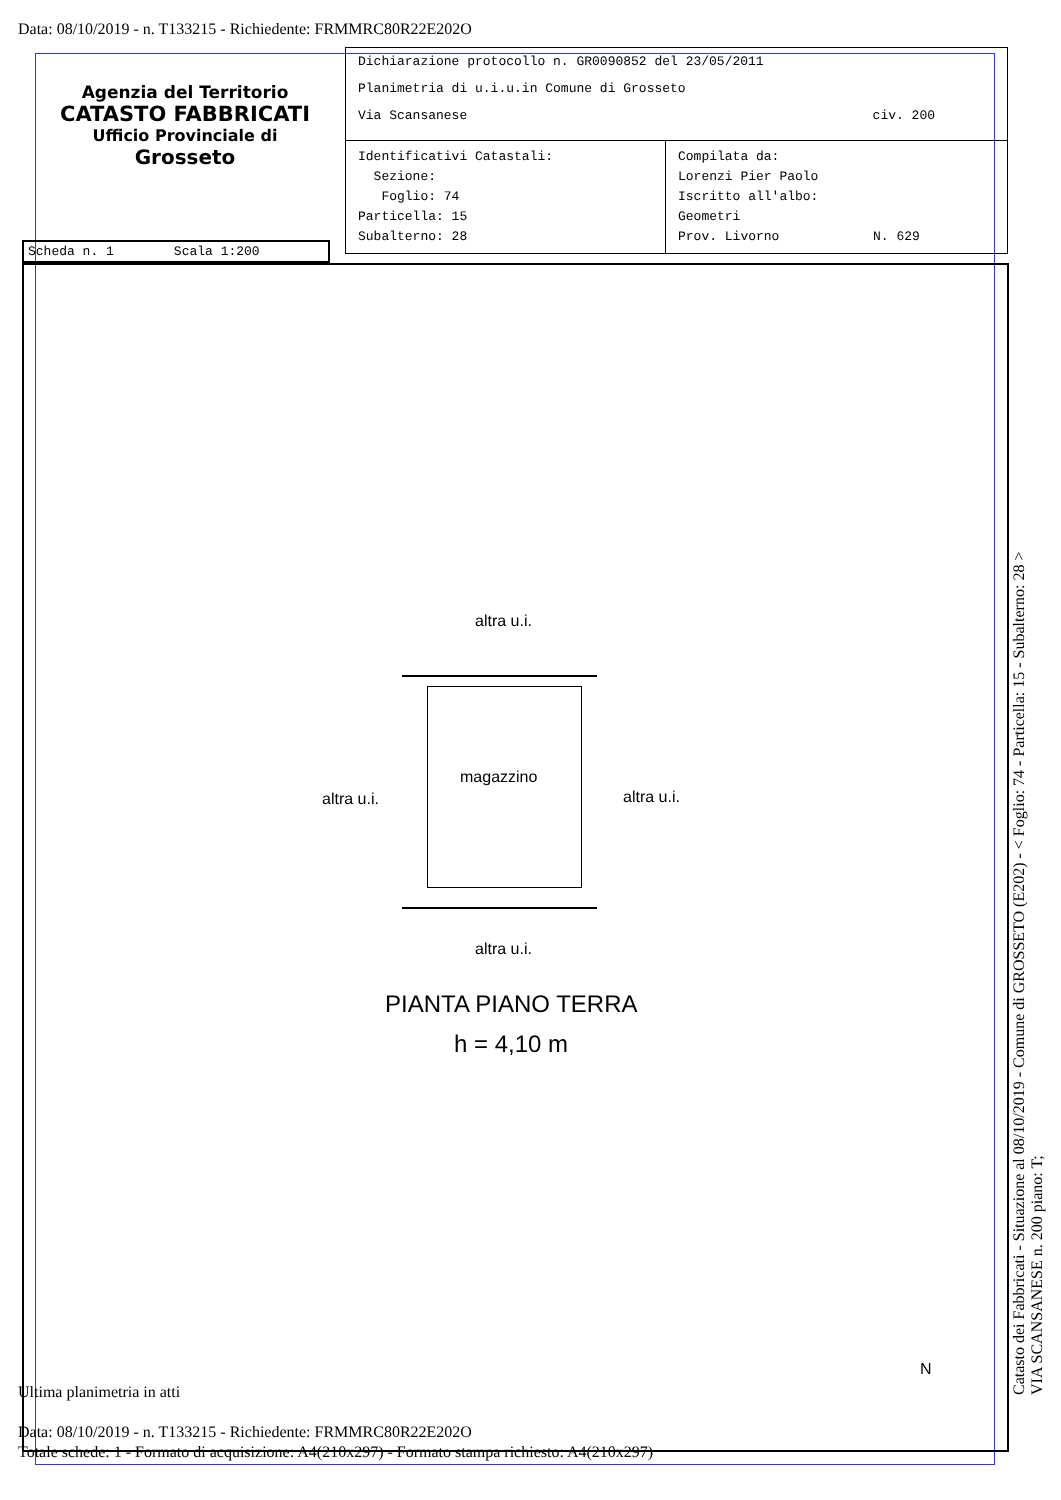Data: 08/10/2019 - n. T133215 - Richiedente: FRMMRC80R22E202O
Agenzia del Territorio
CATASTO FABBRICATI
Ufficio Provinciale di
Grosseto
Dichiarazione protocollo n. GR0090852 del 23/05/2011
Planimetria di u.i.u.in Comune di Grosseto
Via Scansanese civ. 200
Identificativi Catastali:
Sezione:
Foglio: 74
Particella: 15
Subalterno: 28
Compilata da:
Lorenzi Pier Paolo
Iscritto all'albo:
Geometri
Prov. Livorno N. 629
Scheda n. 1 Scala 1:200
altra u.i.
altra u.i. altra u.i.
altra u.i.
magazzino
PIANTA PIANO TERRA
h = 4,10 m
N
Catasto dei Fabbricati - Situazione al 08/10/2019 - Comune di GROSSETO (E202) - < Foglio: 74 - Particella: 15 - Subalterno: 28 >
VIA SCANSANESE n. 200 piano: T;
Ultima planimetria in atti
Data: 08/10/2019 - n. T133215 - Richiedente: FRMMRC80R22E202O
Totale schede: 1 - Formato di acquisizione: A4(210x297) - Formato stampa richiesto: A4(210x297)